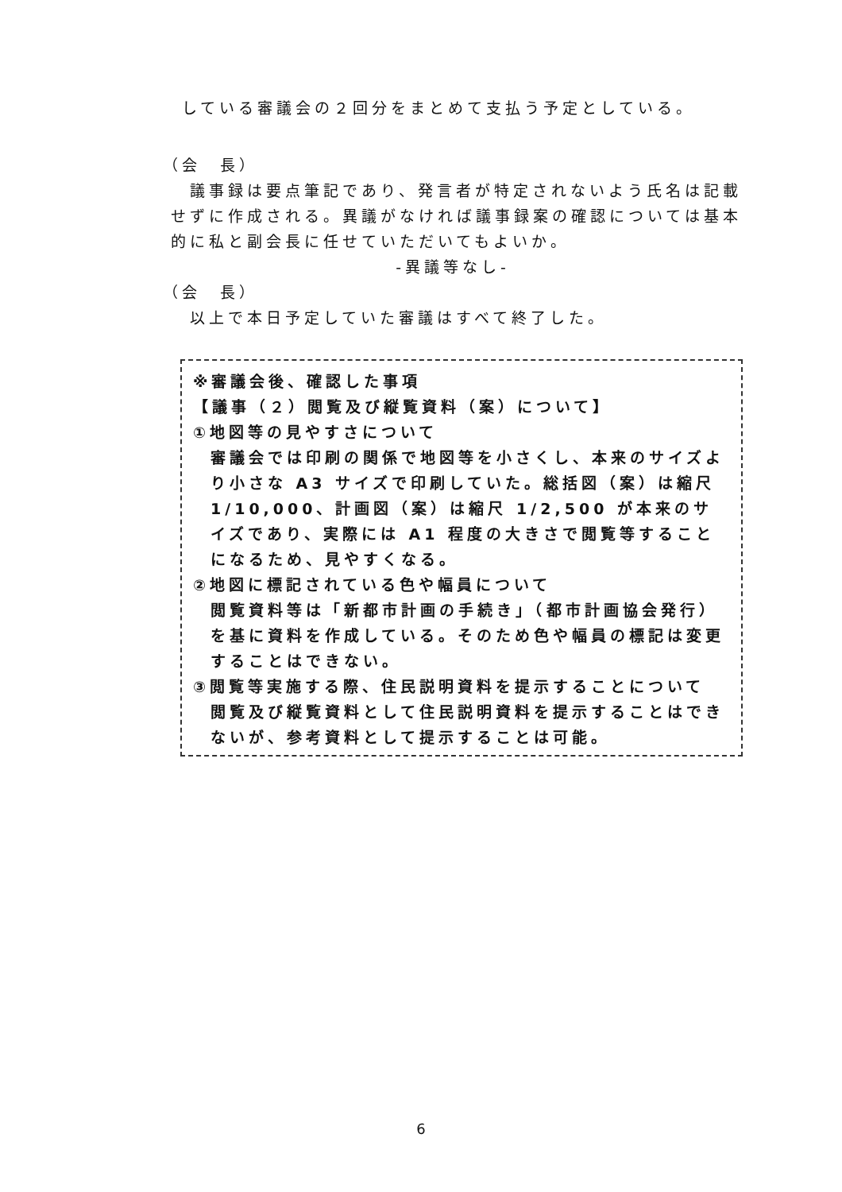している審議会の２回分をまとめて支払う予定としている。
（会　長）
議事録は要点筆記であり、発言者が特定されないよう氏名は記載せずに作成される。異議がなければ議事録案の確認については基本的に私と副会長に任せていただいてもよいか。
-異議等なし-
（会　長）
以上で本日予定していた審議はすべて終了した。
※審議会後、確認した事項
【議事（２）閲覧及び縦覧資料（案）について】
①地図等の見やすさについて
審議会では印刷の関係で地図等を小さくし、本来のサイズより小さな A3 サイズで印刷していた。総括図（案）は縮尺 1/10,000、計画図（案）は縮尺 1/2,500 が本来のサイズであり、実際には A1 程度の大きさで閲覧等することになるため、見やすくなる。
②地図に標記されている色や幅員について
閲覧資料等は「新都市計画の手続き」（都市計画協会発行）を基に資料を作成している。そのため色や幅員の標記は変更することはできない。
③閲覧等実施する際、住民説明資料を提示することについて
閲覧及び縦覧資料として住民説明資料を提示することはできないが、参考資料として提示することは可能。
6